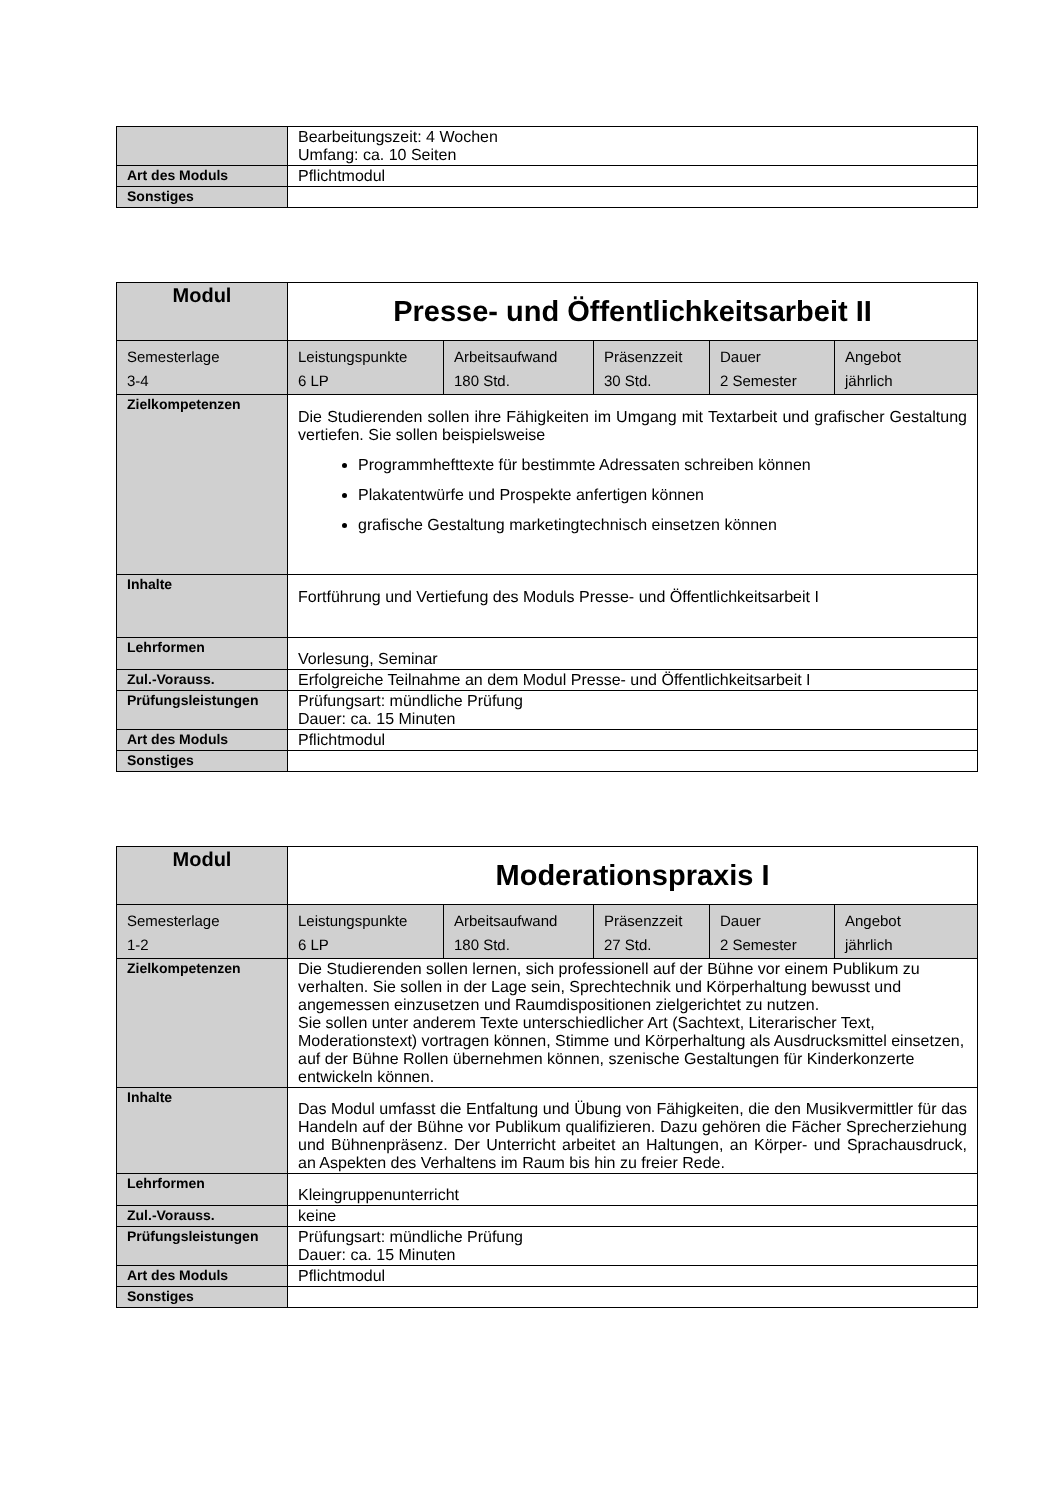| | Bearbeitungszeit: 4 Wochen Umfang: ca. 10 Seiten |
| Art des Moduls | Pflichtmodul |
| Sonstiges | |
| Modul | Presse- und Öffentlichkeitsarbeit II | | | | |
| --- | --- | --- | --- | --- | --- |
| Semesterlage 3-4 | Leistungspunkte 6 LP | Arbeitsaufwand 180 Std. | Präsenzzeit 30 Std. | Dauer 2 Semester | Angebot jährlich |
| Zielkompetenzen | Die Studierenden sollen ihre Fähigkeiten im Umgang mit Textarbeit und grafischer Gestaltung vertiefen. Sie sollen beispielsweise Programmhefttexte für bestimmte Adressaten schreiben können Plakatentwürfe und Prospekte anfertigen können grafische Gestaltung marketingtechnisch einsetzen können | | | | |
| Inhalte | Fortführung und Vertiefung des Moduls Presse- und Öffentlichkeitsarbeit I | | | | |
| Lehrformen | Vorlesung, Seminar | | | | |
| Zul.-Vorauss. | Erfolgreiche Teilnahme an dem Modul Presse- und Öffentlichkeitsarbeit I | | | | |
| Prüfungsleistungen | Prüfungsart: mündliche Prüfung Dauer: ca. 15 Minuten | | | | |
| Art des Moduls | Pflichtmodul | | | | |
| Sonstiges | | | | | |
| Modul | Moderationspraxis I | | | | |
| --- | --- | --- | --- | --- | --- |
| Semesterlage 1-2 | Leistungspunkte 6 LP | Arbeitsaufwand 180 Std. | Präsenzzeit 27 Std. | Dauer 2 Semester | Angebot jährlich |
| Zielkompetenzen | Die Studierenden sollen lernen, sich professionell auf der Bühne vor einem Publikum zu verhalten. Sie sollen in der Lage sein, Sprechtechnik und Körperhaltung bewusst und angemessen einzusetzen und Raumdispositionen zielgerichtet zu nutzen. Sie sollen unter anderem Texte unterschiedlicher Art (Sachtext, Literarischer Text, Moderationstext) vortragen können, Stimme und Körperhaltung als Ausdrucksmittel einsetzen, auf der Bühne Rollen übernehmen können, szenische Gestaltungen für Kinderkonzerte entwickeln können. | | | | |
| Inhalte | Das Modul umfasst die Entfaltung und Übung von Fähigkeiten, die den Musikvermittler für das Handeln auf der Bühne vor Publikum qualifizieren. Dazu gehören die Fächer Sprecherziehung und Bühnenpräsenz. Der Unterricht arbeitet an Haltungen, an Körper- und Sprachausdruck, an Aspekten des Verhaltens im Raum bis hin zu freier Rede. | | | | |
| Lehrformen | Kleingruppenunterricht | | | | |
| Zul.-Vorauss. | keine | | | | |
| Prüfungsleistungen | Prüfungsart: mündliche Prüfung Dauer: ca. 15 Minuten | | | | |
| Art des Moduls | Pflichtmodul | | | | |
| Sonstiges | | | | | |